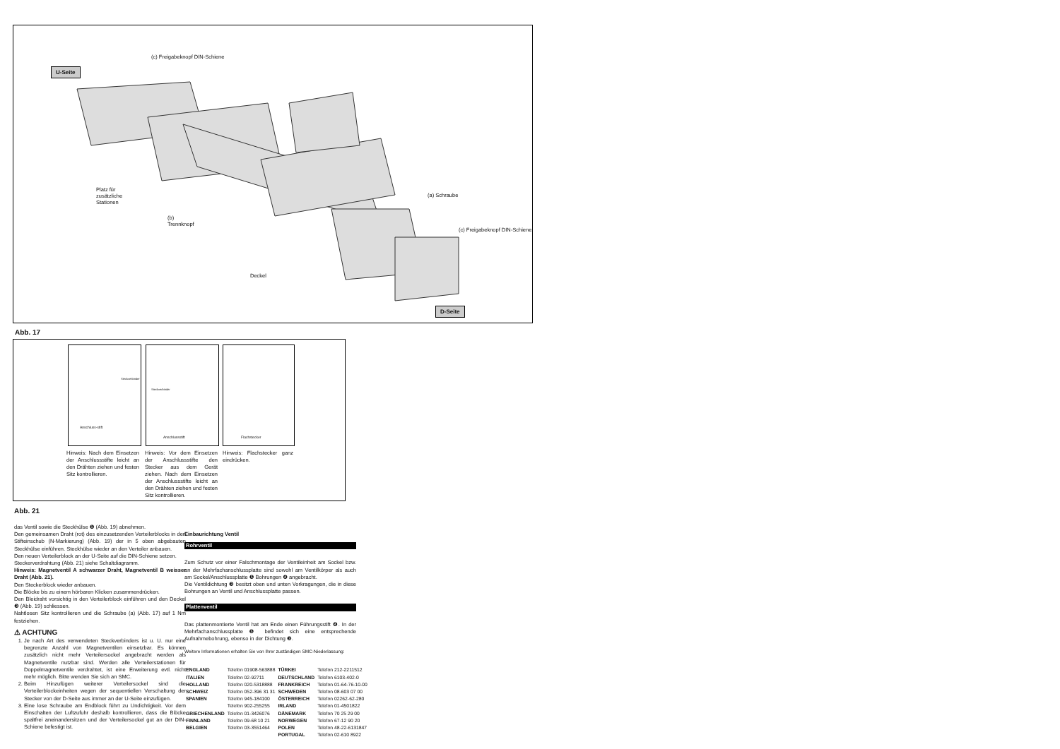U-Seite
D-Seite
(c) Freigabeknopf DIN-Schiene
Platz für
zusätzliche
Stationen
(b)
Trennknopf
Deckel
(a) Schraube
(c) Freigabeknopf DIN-Schiene
Abb. 17
Steckverbinder
Anschluss-stift
Steckverbinder
Anschlussstift
Flachstecker
Hinweis: Nach dem Einsetzen der Anschlussstifte leicht an den Drähten ziehen und festen Sitz kontrollieren.
Hinweis: Vor dem Einsetzen der Anschlussstifte den Stecker aus dem Gerät ziehen. Nach dem Einsetzen der Anschlussstifte leicht an den Drähten ziehen und festen Sitz kontrollieren.
Hinweis: Flachstecker ganz eindrücken.
Abb. 21
das Ventil sowie die Steckhülse ❶ (Abb. 19) abnehmen.
Den gemeinsamen Draht (rot) des einzusetzenden Verteilerblocks in den Stifteinschub (N-Markierung) (Abb. 19) der in 5 oben abgebauten Steckhülse einführen. Steckhülse wieder an den Verteiler anbauen.
Den neuen Verteilerblock an der U-Seite auf die DIN-Schiene setzen.
Steckerverdrahtung (Abb. 21) siehe Schaltdiagramm.
Hinweis: Magnetventil A schwarzer Draht, Magnetventil B weisser Draht (Abb. 21).
Den Steckerblock wieder anbauen.
Die Blöcke bis zu einem hörbaren Klicken zusammendrücken.
Den Bleidraht vorsichtig in den Verteilerblock einführen und den Deckel ❸ (Abb. 19) schliessen.
Nahtlosen Sitz kontrollieren und die Schraube (a) (Abb. 17) auf 1 Nm festziehen.
⚠ ACHTUNG
1. Je nach Art des verwendeten Steckverbinders ist u. U. nur eine begrenzte Anzahl von Magnetventilen einsetzbar. Es können zusätzlich nicht mehr Verteilersockel angebracht werden als Magnetventile nutzbar sind. Werden alle Verteilerstationen für Doppelmagnetventile verdrahtet, ist eine Erweiterung evtl. nicht mehr möglich. Bitte wenden Sie sich an SMC.
2. Beim Hinzufügen weiterer Verteilersockel sind die Verteilerblockeinheiten wegen der sequentiellen Verschaltung der Stecker von der D-Seite aus immer an der U-Seite einzufügen.
3. Eine lose Schraube am Endblock führt zu Undichtigkeit. Vor dem Einschalten der Luftzufuhr deshalb kontrollieren, dass die Blöcke spaltfrei aneinandersitzen und der Verteilersockel gut an der DIN-Schiene befestigt ist.
Einbaurichtung Ventil
Rohrventil
Zum Schutz vor einer Falschmontage der Ventileinheit am Sockel bzw. an der Mehrfachanschlussplatte sind sowohl am Ventilkörper als auch am Sockel/Anschlussplatte ❺ Bohrungen ❹ angebracht.
Die Ventildichtung ❸ besitzt oben und unten Vorkragungen, die in diese Bohrungen an Ventil und Anschlussplatte passen.
Plattenventil
Das plattenmontierte Ventil hat am Ende einen Führungsstift ❹. In der Mehrfachanschlussplatte ❺ befindet sich eine entsprechende Aufnahmebohrung, ebenso in der Dichtung ❸.
Weitere Informationen erhalten Sie von Ihrer zuständigen SMC-Niederlassung:
| ENGLAND | Telefon 01908-563888 | TÜRKEI | Telefon 212-2211512 |
| ITALIEN | Telefon 02-92711 | DEUTSCHLAND | Telefon 6103-402-0 |
| HOLLAND | Telefon 020-5318888 | FRANKREICH | Telefon 01-64-76-10-00 |
| SCHWEIZ | Telefon 052-396 31 31 | SCHWEDEN | Telefon 08-603 07 00 |
| SPANIEN | Telefon 945-184100 | ÖSTERREICH | Telefon 02262-62-280 |
| | Telefon 902-255255 | IRLAND | Telefon 01-4501822 |
| GRIECHENLAND | Telefon 01-3426076 | DÄNEMARK | Telefon 70 25 29 00 |
| FINNLAND | Telefon 09-68 10 21 | NORWEGEN | Telefon 67-12 90 20 |
| BELGIEN | Telefon 03-3551464 | POLEN | Telefon 48-22-6131847 |
| | | PORTUGAL | Telefon 02-610 8922 |